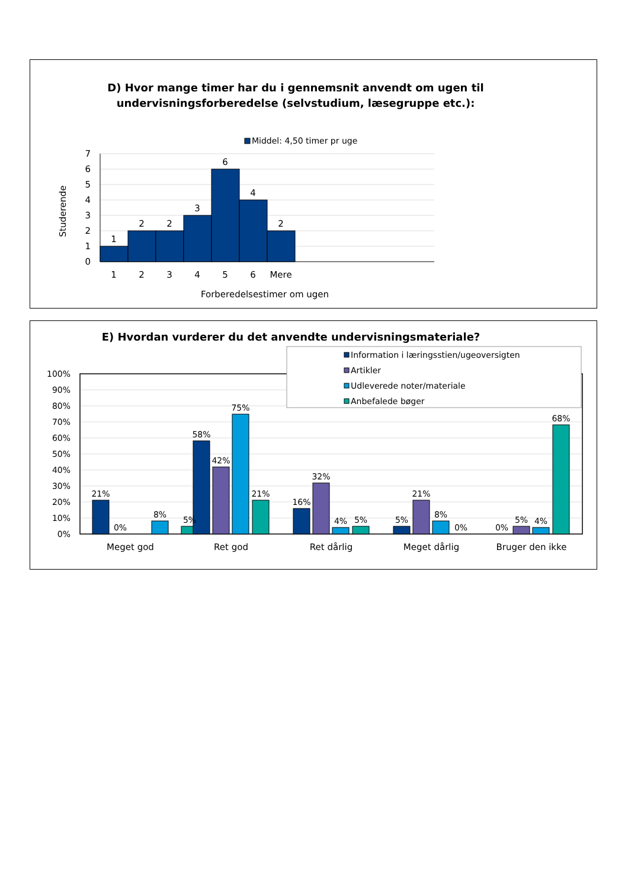D) Hvor mange timer har du i gennemsnit anvendt om ugen til
undervisningsforberedelse (selvstudium, læsegruppe etc.):
Middel: 4,50 timer pr uge
1
2
2
3
6
4
2
1
2
3
4
5
6
Mere
0
1
2
3
4
5
6
7
Studerende
Forberedelsestimer om ugen
E) Hvordan vurderer du det anvendte undervisningsmateriale?
0%
10%
20%
30%
40%
50%
60%
70%
80%
90%
100%
21%
0%
8%
5%
58%
42%
75%
21%
16%
32%
4%
5%
5%
21%
8%
0%
0%
5%
4%
68%
Meget god
Ret god
Ret dårlig
Meget dårlig
Bruger den ikke
Information i læringsstien/ugeoversigten
Artikler
Udleverede noter/materiale
Anbefalede bøger